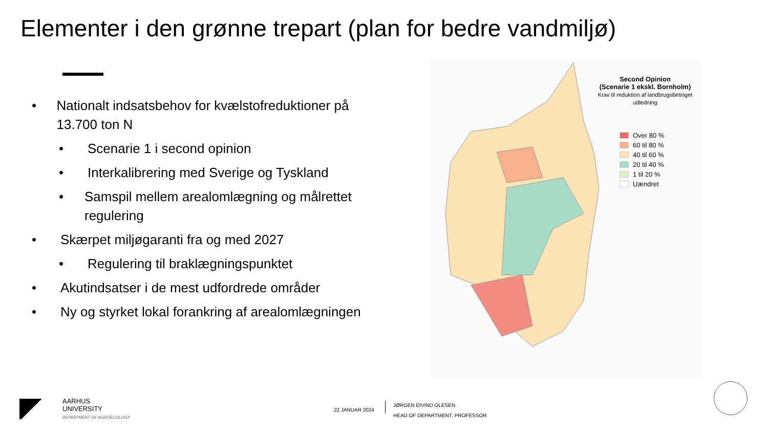Elementer i den grønne trepart (plan for bedre vandmiljø)
• Nationalt indsatsbehov for kvælstofreduktioner på 13.700 ton N
• Scenarie 1 i second opinion
• Interkalibrering med Sverige og Tyskland
• Samspil mellem arealomlægning og målrettet regulering
• Skærpet miljøgaranti fra og med 2027
• Regulering til braklægningspunktet
• Akutindsatser i de mest udfordrede områder
• Ny og styrket lokal forankring af arealomlægningen
Second Opinion
(Scenarie 1 ekskl. Bornholm)
Krav til reduktion af landbrugsbetinget udledning
Over 80 %
60 til 80 %
40 til 60 %
20 til 40 %
1 til 20 %
Uændret
AARHUS
UNIVERSITY
DEPARTMENT OF AGROECOLOGY
22 JANUAR 2024
JØRGEN EIVIND OLESEN
HEAD OF DEPARTMENT, PROFESSOR